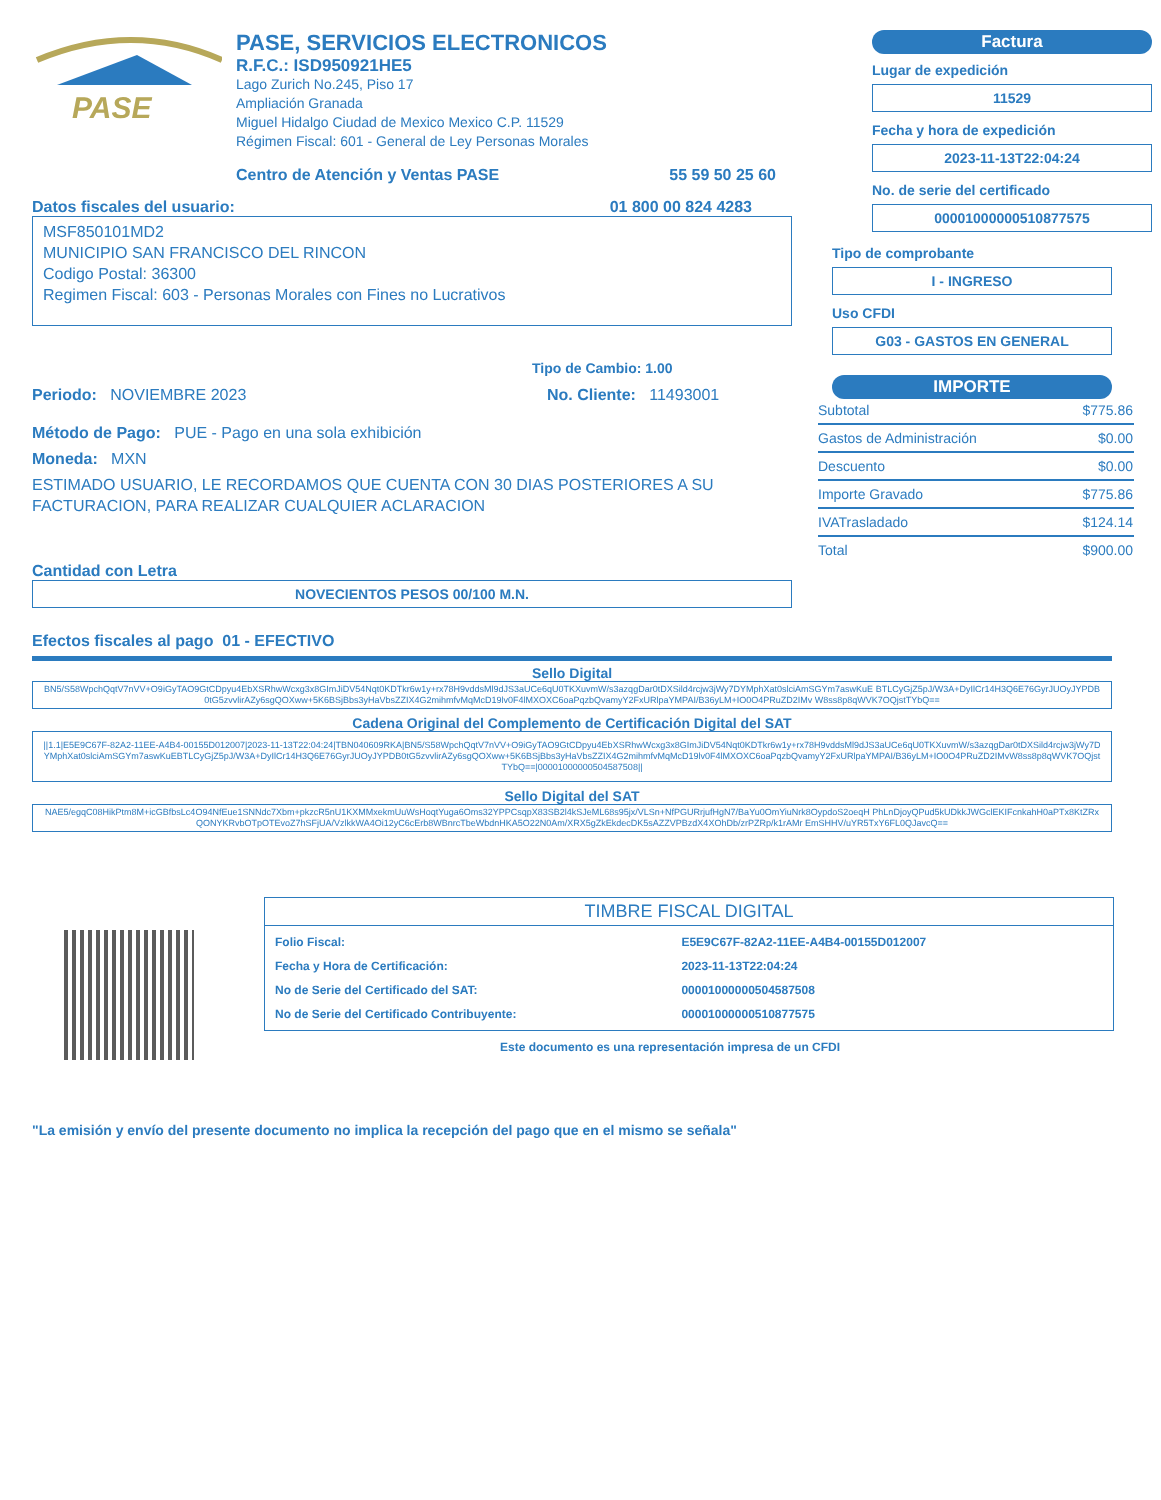PASE
PASE, SERVICIOS ELECTRONICOS
R.F.C.: ISD950921HE5
Lago Zurich No.245, Piso 17
Ampliación Granada
Miguel Hidalgo Ciudad de Mexico Mexico C.P. 11529
Régimen Fiscal: 601 - General de Ley Personas Morales
Centro de Atención y Ventas PASE 55 59 50 25 60
Factura
Lugar de expedición
11529
Fecha y hora de expedición
2023-11-13T22:04:24
No. de serie del certificado
00001000000510877575
Datos fiscales del usuario: 01 800 00 824 4283
MSF850101MD2
MUNICIPIO SAN FRANCISCO DEL RINCON
Codigo Postal: 36300
Regimen Fiscal: 603 - Personas Morales con Fines no Lucrativos
Tipo de Cambio: 1.00
Periodo: NOVIEMBRE 2023 No. Cliente: 11493001
Método de Pago: PUE - Pago en una sola exhibición
Moneda: MXN
ESTIMADO USUARIO, LE RECORDAMOS QUE CUENTA CON 30 DIAS POSTERIORES A SU FACTURACION, PARA REALIZAR CUALQUIER ACLARACION
Cantidad con Letra
NOVECIENTOS PESOS 00/100 M.N.
Tipo de comprobante
I - INGRESO
Uso CFDI
G03 - GASTOS EN GENERAL
IMPORTE
| Subtotal | $775.86 |
| Gastos de Administración | $0.00 |
| Descuento | $0.00 |
| Importe Gravado | $775.86 |
| IVATrasladado | $124.14 |
| Total | $900.00 |
Efectos fiscales al pago 01 - EFECTIVO
Sello Digital
BN5/S58WpchQqtV7nVV+O9iGyTAO9GtCDpyu4EbXSRhwWcxg3x8GImJiDV54Nqt0KDTkr6w1y+rx78H9vddsMl9dJS3aUCe6qU0TKXuvmW/s3azqgDar0tDXSild4rcjw3jWy7DYMphXat0slciAmSGYm7aswKuE BTLCyGjZ5pJ/W3A+DyIlCr14H3Q6E76GyrJUOyJYPDB0tG5zvvlirAZy6sgQOXww+5K6BSjBbs3yHaVbsZZIX4G2mihmfvMqMcD19lv0F4lMXOXC6oaPqzbQvamyY2FxURlpaYMPAI/B36yLM+IO0O4PRuZD2IMv W8ss8p8qWVK7OQjstTYbQ==
Cadena Original del Complemento de Certificación Digital del SAT
||1.1|E5E9C67F-82A2-11EE-A4B4-00155D012007|2023-11-13T22:04:24|TBN040609RKA|BN5/S58WpchQqtV7nVV+O9iGyTAO9GtCDpyu4EbXSRhwWcxg3x8GImJiDV54Nqt0KDTkr6w1y+rx78H9vddsMl9dJS3aUCe6qU0TKXuvmW/s3azqgDar0tDXSild4rcjw3jWy7DYMphXat0slciAmSGYm7aswKuEBTLCyGjZ5pJ/W3A+DyIlCr14H3Q6E76GyrJUOyJYPDB0tG5zvvlirAZy6sgQOXww+5K6BSjBbs3yHaVbsZZIX4G2mihmfvMqMcD19lv0F4lMXOXC6oaPqzbQvamyY2FxURlpaYMPAI/B36yLM+IO0O4PRuZD2IMvW8ss8p8qWVK7OQjstTYbQ==|00001000000504587508||
Sello Digital del SAT
NAE5/egqC08HikPtm8M+icGBfbsLc4O94NfEue1SNNdc7Xbm+pkzcR5nU1KXMMxekmUuWsHoqtYuga6Oms32YPPCsqpX83SB2l4kSJeML68s95jx/VLSn+NfPGURrjufHgN7/BaYu0OmYiuNrk8OypdoS2oeqH PhLnDjoyQPud5kUDkkJWGclEKIFcnkahH0aPTx8KtZRxQONYKRvbOTpOTEvoZ7hSFjUA/VzlkkWA4Oi12yC6cErb8WBnrcTbeWbdnHKA5O22N0Am/XRX5gZkEkdecDK5sAZZVPBzdX4XOhDb/zrPZRp/k1rAMr EmSHHV/uYR5TxY6FL0QJavcQ==
TIMBRE FISCAL DIGITAL
| Folio Fiscal: | E5E9C67F-82A2-11EE-A4B4-00155D012007 |
| Fecha y Hora de Certificación: | 2023-11-13T22:04:24 |
| No de Serie del Certificado del SAT: | 00001000000504587508 |
| No de Serie del Certificado Contribuyente: | 00001000000510877575 |
Este documento es una representación impresa de un CFDI
"La emisión y envío del presente documento no implica la recepción del pago que en el mismo se señala"